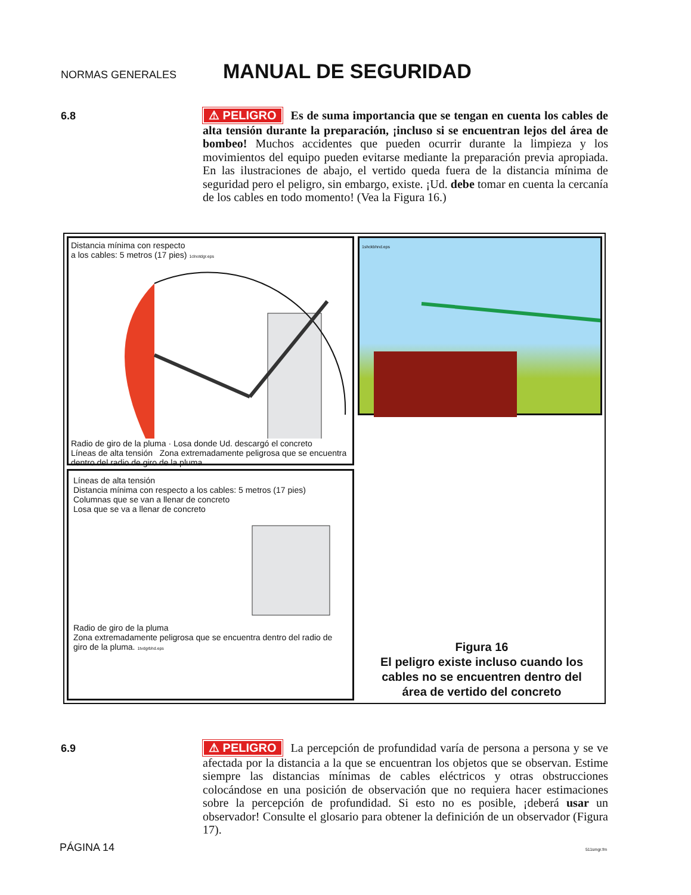NORMAS GENERALES
MANUAL DE SEGURIDAD
6.8
⚠ PELIGRO Es de suma importancia que se tengan en cuenta los cables de alta tensión durante la preparación, ¡incluso si se encuentran lejos del área de bombeo! Muchos accidentes que pueden ocurrir durante la limpieza y los movimientos del equipo pueden evitarse mediante la preparación previa apropiada. En las ilustraciones de abajo, el vertido queda fuera de la distancia mínima de seguridad pero el peligro, sin embargo, existe. ¡Ud. debe tomar en cuenta la cercanía de los cables en todo momento! (Vea la Figura 16.)
Distancia mínima con respecto
a los cables: 5 metros (17 pies) 1clnotdgr.eps
Radio de giro de la pluma · Losa donde Ud. descargó el concreto
Líneas de alta tensión Zona extremadamente peligrosa que se encuentra dentro del radio de giro de la pluma.
1shckbhnd.eps
Líneas de alta tensión
Distancia mínima con respecto a los cables: 5 metros (17 pies)
Columnas que se van a llenar de concreto
Losa que se va a llenar de concreto
Radio de giro de la pluma
Zona extremadamente peligrosa que se encuentra dentro del radio de giro de la pluma. 1tvdgrbhd.eps
Figura 16
El peligro existe incluso cuando los cables no se encuentren dentro del área de vertido del concreto
6.9
⚠ PELIGRO La percepción de profundidad varía de persona a persona y se ve afectada por la distancia a la que se encuentran los objetos que se observan. Estime siempre las distancias mínimas de cables eléctricos y otras obstrucciones colocándose en una posición de observación que no requiera hacer estimaciones sobre la percepción de profundidad. Si esto no es posible, ¡deberá usar un observador! Consulte el glosario para obtener la definición de un observador (Figura 17).
PÁGINA 14 511smgr.fm